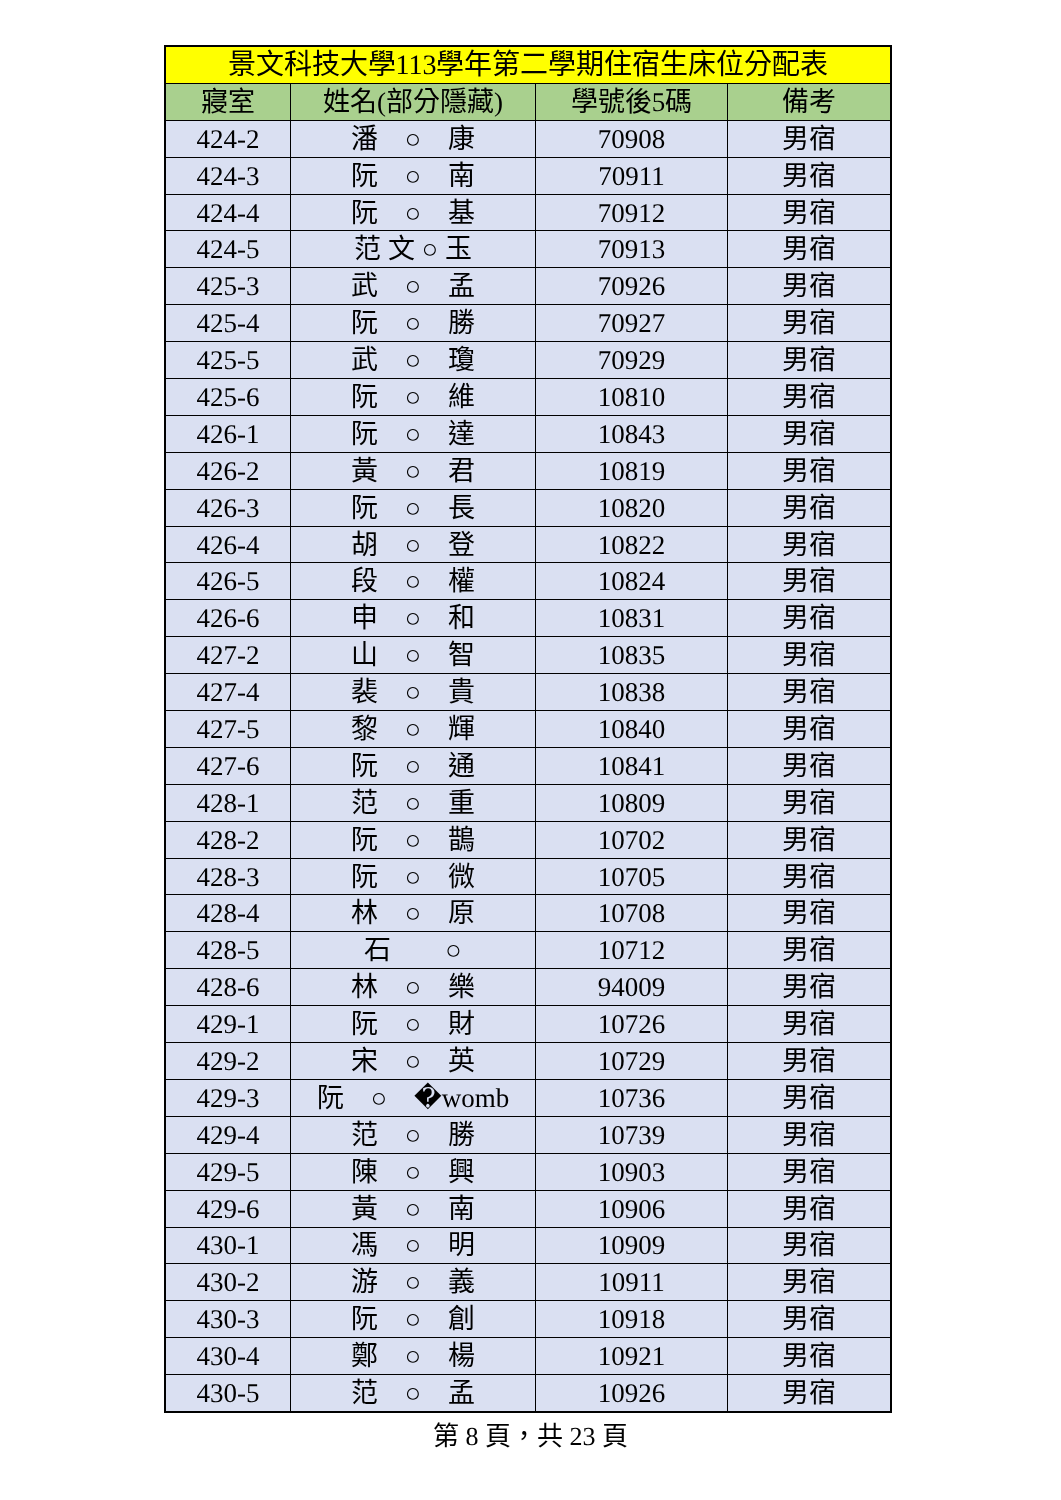| 景文科技大學113學年第二學期住宿生床位分配表 | | | |
| --- | --- | --- | --- |
| 寢室 | 姓名(部分隱藏) | 學號後5碼 | 備考 |
| 424-2 | 潘 ○ 康 | 70908 | 男宿 |
| 424-3 | 阮 ○ 南 | 70911 | 男宿 |
| 424-4 | 阮 ○ 基 | 70912 | 男宿 |
| 424-5 | 范 文 ○ 玉 | 70913 | 男宿 |
| 425-3 | 武 ○ 孟 | 70926 | 男宿 |
| 425-4 | 阮 ○ 勝 | 70927 | 男宿 |
| 425-5 | 武 ○ 瓊 | 70929 | 男宿 |
| 425-6 | 阮 ○ 維 | 10810 | 男宿 |
| 426-1 | 阮 ○ 達 | 10843 | 男宿 |
| 426-2 | 黃 ○ 君 | 10819 | 男宿 |
| 426-3 | 阮 ○ 長 | 10820 | 男宿 |
| 426-4 | 胡 ○ 登 | 10822 | 男宿 |
| 426-5 | 段 ○ 權 | 10824 | 男宿 |
| 426-6 | 申 ○ 和 | 10831 | 男宿 |
| 427-2 | 山 ○ 智 | 10835 | 男宿 |
| 427-4 | 裴 ○ 貴 | 10838 | 男宿 |
| 427-5 | 黎 ○ 輝 | 10840 | 男宿 |
| 427-6 | 阮 ○ 通 | 10841 | 男宿 |
| 428-1 | 范 ○ 重 | 10809 | 男宿 |
| 428-2 | 阮 ○ 鵲 | 10702 | 男宿 |
| 428-3 | 阮 ○ 微 | 10705 | 男宿 |
| 428-4 | 林 ○ 原 | 10708 | 男宿 |
| 428-5 | 石 ○ | 10712 | 男宿 |
| 428-6 | 林 ○ 樂 | 94009 | 男宿 |
| 429-1 | 阮 ○ 財 | 10726 | 男宿 |
| 429-2 | 宋 ○ 英 | 10729 | 男宿 |
| 429-3 | 阮 ○ �womb | 10736 | 男宿 |
| 429-4 | 范 ○ 勝 | 10739 | 男宿 |
| 429-5 | 陳 ○ 興 | 10903 | 男宿 |
| 429-6 | 黃 ○ 南 | 10906 | 男宿 |
| 430-1 | 馮 ○ 明 | 10909 | 男宿 |
| 430-2 | 游 ○ 義 | 10911 | 男宿 |
| 430-3 | 阮 ○ 創 | 10918 | 男宿 |
| 430-4 | 鄭 ○ 楊 | 10921 | 男宿 |
| 430-5 | 范 ○ 孟 | 10926 | 男宿 |
第 8 頁，共 23 頁